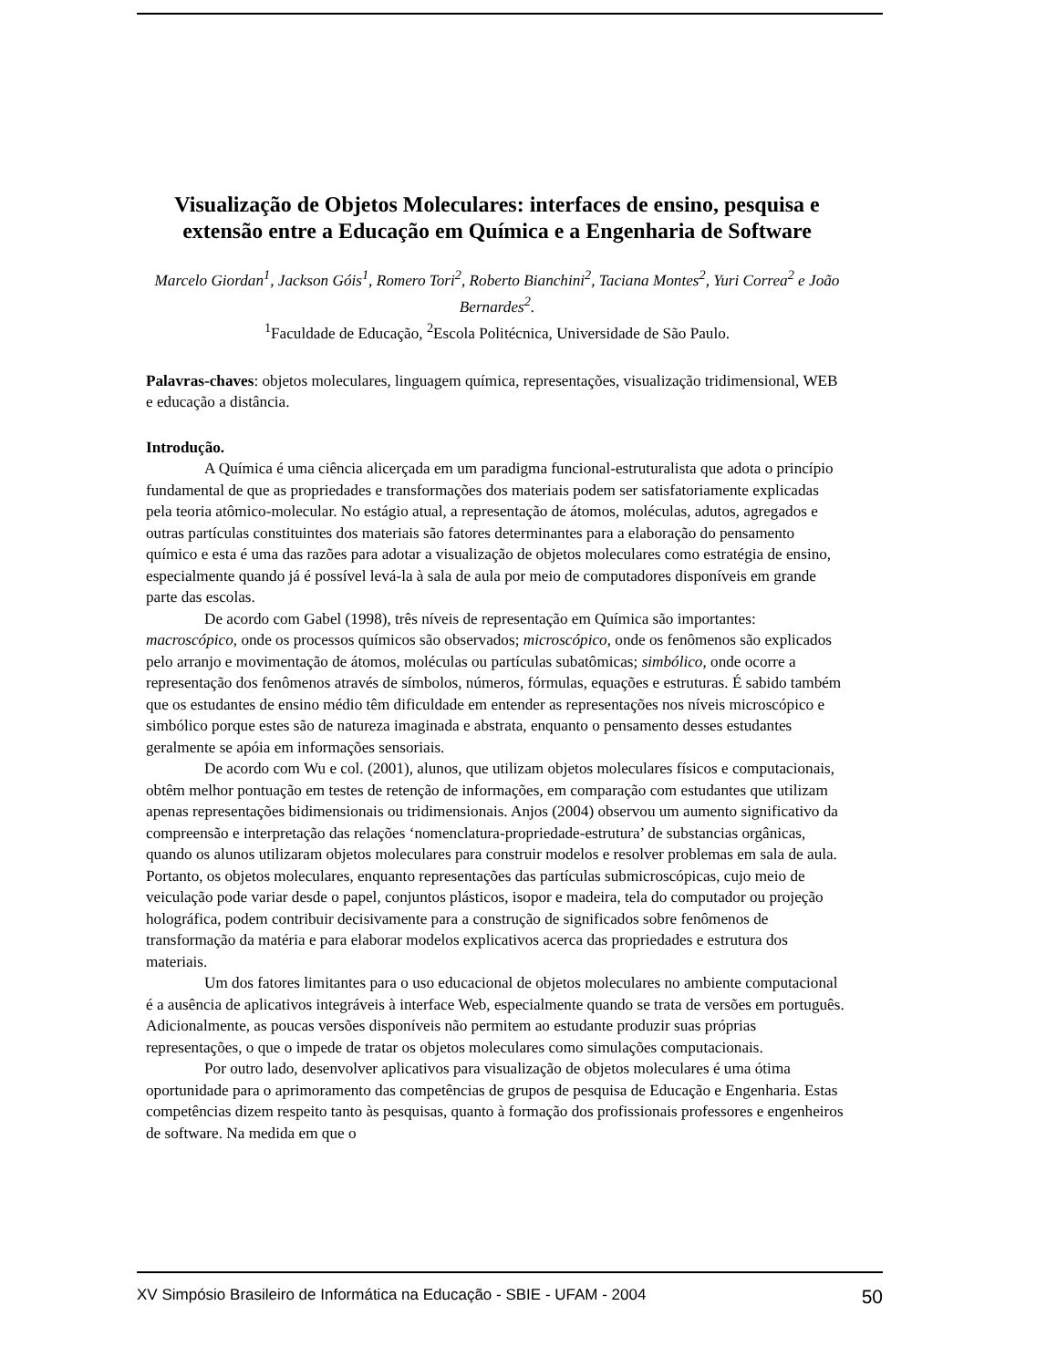Visualização de Objetos Moleculares: interfaces de ensino, pesquisa e extensão entre a Educação em Química e a Engenharia de Software
Marcelo Giordan<sup>1</sup>, Jackson Góis<sup>1</sup>, Romero Tori<sup>2</sup>, Roberto Bianchini<sup>2</sup>, Taciana Montes<sup>2</sup>, Yuri Correa<sup>2</sup> e João Bernardes<sup>2</sup>.
<sup>1</sup> Faculdade de Educação, <sup>2</sup>Escola Politécnica, Universidade de São Paulo.
Palavras-chaves: objetos moleculares, linguagem química, representações, visualização tridimensional, WEB e educação a distância.
Introdução.
A Química é uma ciência alicerçada em um paradigma funcional-estruturalista que adota o princípio fundamental de que as propriedades e transformações dos materiais podem ser satisfatoriamente explicadas pela teoria atômico-molecular. No estágio atual, a representação de átomos, moléculas, adutos, agregados e outras partículas constituintes dos materiais são fatores determinantes para a elaboração do pensamento químico e esta é uma das razões para adotar a visualização de objetos moleculares como estratégia de ensino, especialmente quando já é possível levá-la à sala de aula por meio de computadores disponíveis em grande parte das escolas.
De acordo com Gabel (1998), três níveis de representação em Química são importantes: macroscópico, onde os processos químicos são observados; microscópico, onde os fenômenos são explicados pelo arranjo e movimentação de átomos, moléculas ou partículas subatômicas; simbólico, onde ocorre a representação dos fenômenos através de símbolos, números, fórmulas, equações e estruturas. É sabido também que os estudantes de ensino médio têm dificuldade em entender as representações nos níveis microscópico e simbólico porque estes são de natureza imaginada e abstrata, enquanto o pensamento desses estudantes geralmente se apóia em informações sensoriais.
De acordo com Wu e col. (2001), alunos, que utilizam objetos moleculares físicos e computacionais, obtêm melhor pontuação em testes de retenção de informações, em comparação com estudantes que utilizam apenas representações bidimensionais ou tridimensionais. Anjos (2004) observou um aumento significativo da compreensão e interpretação das relações ‘nomenclatura-propriedade-estrutura’ de substancias orgânicas, quando os alunos utilizaram objetos moleculares para construir modelos e resolver problemas em sala de aula. Portanto, os objetos moleculares, enquanto representações das partículas submicroscópicas, cujo meio de veiculação pode variar desde o papel, conjuntos plásticos, isopor e madeira, tela do computador ou projeção holográfica, podem contribuir decisivamente para a construção de significados sobre fenômenos de transformação da matéria e para elaborar modelos explicativos acerca das propriedades e estrutura dos materiais.
Um dos fatores limitantes para o uso educacional de objetos moleculares no ambiente computacional é a ausência de aplicativos integráveis à interface Web, especialmente quando se trata de versões em português. Adicionalmente, as poucas versões disponíveis não permitem ao estudante produzir suas próprias representações, o que o impede de tratar os objetos moleculares como simulações computacionais.
Por outro lado, desenvolver aplicativos para visualização de objetos moleculares é uma ótima oportunidade para o aprimoramento das competências de grupos de pesquisa de Educação e Engenharia. Estas competências dizem respeito tanto às pesquisas, quanto à formação dos profissionais professores e engenheiros de software. Na medida em que o
XV Simpósio Brasileiro de Informática na Educação - SBIE - UFAM - 2004 50